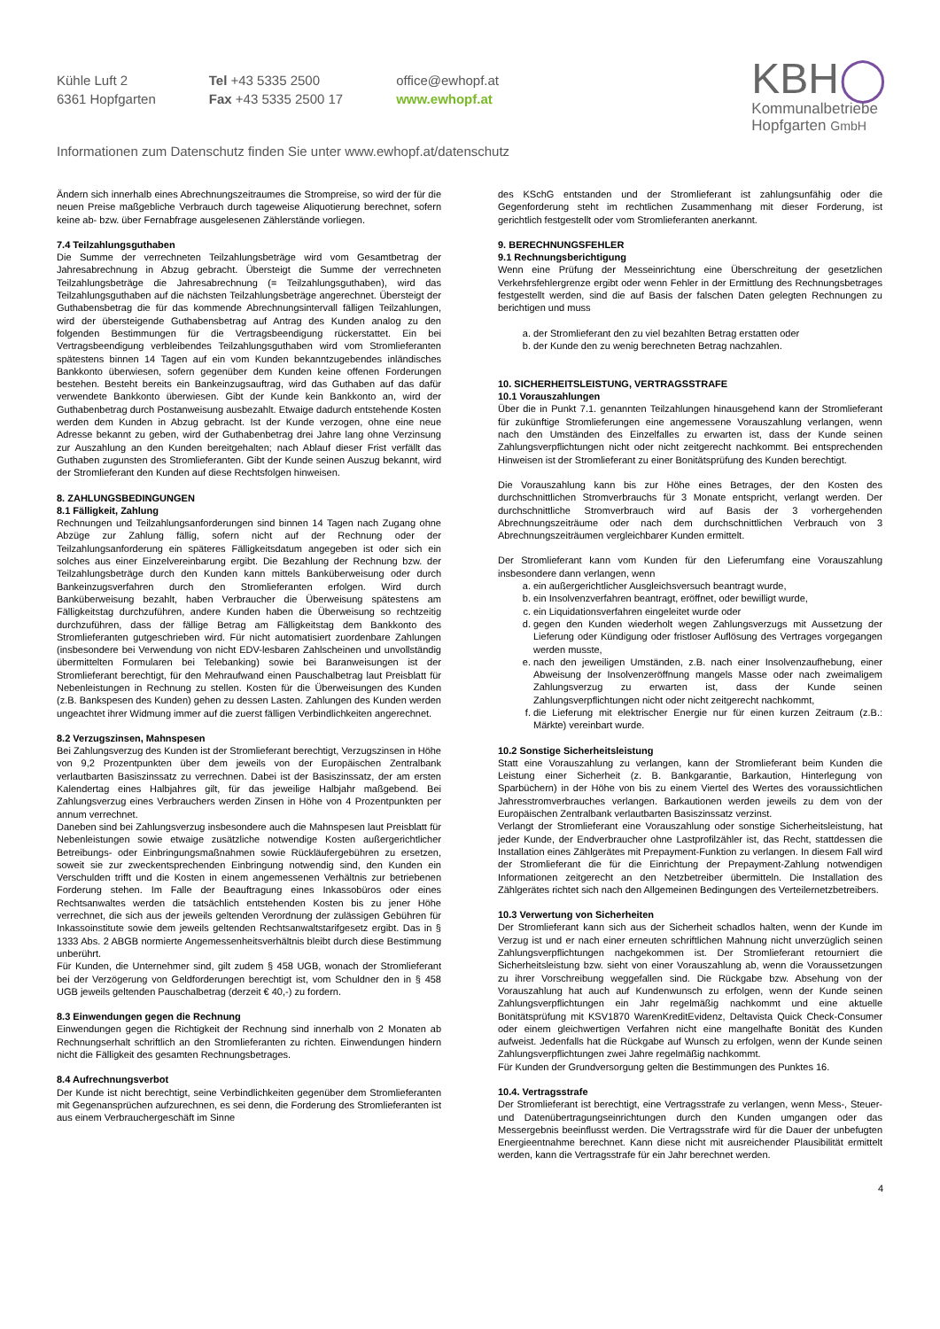Kühle Luft 2
6361 Hopfgarten
Tel +43 5335 2500
Fax +43 5335 2500 17
office@ewhopf.at
www.ewhopf.at
Informationen zum Datenschutz finden Sie unter www.ewhopf.at/datenschutz
KBH◯
Kommunalbetriebe
Hopfgarten GmbH
Ändern sich innerhalb eines Abrechnungszeitraumes die Strompreise, so wird der für die neuen Preise maßgebliche Verbrauch durch tageweise Aliquotierung berechnet, sofern keine ab- bzw. über Fernabfrage ausgelesenen Zählerstände vorliegen.
7.4 Teilzahlungsguthaben
Die Summe der verrechneten Teilzahlungsbeträge wird vom Gesamtbetrag der Jahresabrechnung in Abzug gebracht. Übersteigt die Summe der verrechneten Teilzahlungsbeträge die Jahresabrechnung (= Teilzahlungsguthaben), wird das Teilzahlungsguthaben auf die nächsten Teilzahlungsbeträge angerechnet. Übersteigt der Guthabensbetrag die für das kommende Abrechnungsintervall fälligen Teilzahlungen, wird der übersteigende Guthabensbetrag auf Antrag des Kunden analog zu den folgenden Bestimmungen für die Vertragsbeendigung rückerstattet. Ein bei Vertragsbeendigung verbleibendes Teilzahlungsguthaben wird vom Stromlieferanten spätestens binnen 14 Tagen auf ein vom Kunden bekanntzugebendes inländisches Bankkonto überwiesen, sofern gegenüber dem Kunden keine offenen Forderungen bestehen. Besteht bereits ein Bankeinzugsauftrag, wird das Guthaben auf das dafür verwendete Bankkonto überwiesen. Gibt der Kunde kein Bankkonto an, wird der Guthabenbetrag durch Postanweisung ausbezahlt. Etwaige dadurch entstehende Kosten werden dem Kunden in Abzug gebracht. Ist der Kunde verzogen, ohne eine neue Adresse bekannt zu geben, wird der Guthabenbetrag drei Jahre lang ohne Verzinsung zur Auszahlung an den Kunden bereitgehalten; nach Ablauf dieser Frist verfällt das Guthaben zugunsten des Stromlieferanten. Gibt der Kunde seinen Auszug bekannt, wird der Stromlieferant den Kunden auf diese Rechtsfolgen hinweisen.
8. ZAHLUNGSBEDINGUNGEN
8.1 Fälligkeit, Zahlung
Rechnungen und Teilzahlungsanforderungen sind binnen 14 Tagen nach Zugang ohne Abzüge zur Zahlung fällig, sofern nicht auf der Rechnung oder der Teilzahlungsanforderung ein späteres Fälligkeitsdatum angegeben ist oder sich ein solches aus einer Einzelvereinbarung ergibt. Die Bezahlung der Rechnung bzw. der Teilzahlungsbeträge durch den Kunden kann mittels Banküberweisung oder durch Bankeinzugsverfahren durch den Stromlieferanten erfolgen. Wird durch Banküberweisung bezahlt, haben Verbraucher die Überweisung spätestens am Fälligkeitstag durchzuführen, andere Kunden haben die Überweisung so rechtzeitig durchzuführen, dass der fällige Betrag am Fälligkeitstag dem Bankkonto des Stromlieferanten gutgeschrieben wird. Für nicht automatisiert zuordenbare Zahlungen (insbesondere bei Verwendung von nicht EDV-lesbaren Zahlscheinen und unvollständig übermittelten Formularen bei Telebanking) sowie bei Baranweisungen ist der Stromlieferant berechtigt, für den Mehraufwand einen Pauschalbetrag laut Preisblatt für Nebenleistungen in Rechnung zu stellen. Kosten für die Überweisungen des Kunden (z.B. Bankspesen des Kunden) gehen zu dessen Lasten. Zahlungen des Kunden werden ungeachtet ihrer Widmung immer auf die zuerst fälligen Verbindlichkeiten angerechnet.
8.2 Verzugszinsen, Mahnspesen
Bei Zahlungsverzug des Kunden ist der Stromlieferant berechtigt, Verzugszinsen in Höhe von 9,2 Prozentpunkten über dem jeweils von der Europäischen Zentralbank verlautbarten Basiszinssatz zu verrechnen. Dabei ist der Basiszinssatz, der am ersten Kalendertag eines Halbjahres gilt, für das jeweilige Halbjahr maßgebend. Bei Zahlungsverzug eines Verbrauchers werden Zinsen in Höhe von 4 Prozentpunkten per annum verrechnet.
Daneben sind bei Zahlungsverzug insbesondere auch die Mahnspesen laut Preisblatt für Nebenleistungen sowie etwaige zusätzliche notwendige Kosten außergerichtlicher Betreibungs- oder Einbringungsmaßnahmen sowie Rückläufergebühren zu ersetzen, soweit sie zur zweckentsprechenden Einbringung notwendig sind, den Kunden ein Verschulden trifft und die Kosten in einem angemessenen Verhältnis zur betriebenen Forderung stehen. Im Falle der Beauftragung eines Inkassobüros oder eines Rechtsanwaltes werden die tatsächlich entstehenden Kosten bis zu jener Höhe verrechnet, die sich aus der jeweils geltenden Verordnung der zulässigen Gebühren für Inkassoinstitute sowie dem jeweils geltenden Rechtsanwaltstarifgesetz ergibt. Das in § 1333 Abs. 2 ABGB normierte Angemessenheitsverhältnis bleibt durch diese Bestimmung unberührt.
Für Kunden, die Unternehmer sind, gilt zudem § 458 UGB, wonach der Stromlieferant bei der Verzögerung von Geldforderungen berechtigt ist, vom Schuldner den in § 458 UGB jeweils geltenden Pauschalbetrag (derzeit € 40,-) zu fordern.
8.3 Einwendungen gegen die Rechnung
Einwendungen gegen die Richtigkeit der Rechnung sind innerhalb von 2 Monaten ab Rechnungserhalt schriftlich an den Stromlieferanten zu richten. Einwendungen hindern nicht die Fälligkeit des gesamten Rechnungsbetrages.
8.4 Aufrechnungsverbot
Der Kunde ist nicht berechtigt, seine Verbindlichkeiten gegenüber dem Stromlieferanten mit Gegenansprüchen aufzurechnen, es sei denn, die Forderung des Stromlieferanten ist aus einem Verbrauchergeschäft im Sinne
des KSchG entstanden und der Stromlieferant ist zahlungsunfähig oder die Gegenforderung steht im rechtlichen Zusammenhang mit dieser Forderung, ist gerichtlich festgestellt oder vom Stromlieferanten anerkannt.
9. BERECHNUNGSFEHLER
9.1 Rechnungsberichtigung
Wenn eine Prüfung der Messeinrichtung eine Überschreitung der gesetzlichen Verkehrsfehlergrenze ergibt oder wenn Fehler in der Ermittlung des Rechnungsbetrages festgestellt werden, sind die auf Basis der falschen Daten gelegten Rechnungen zu berichtigen und muss
a. der Stromlieferant den zu viel bezahlten Betrag erstatten oder
b. der Kunde den zu wenig berechneten Betrag nachzahlen.
10. SICHERHEITSLEISTUNG, VERTRAGSSTRAFE
10.1 Vorauszahlungen
Über die in Punkt 7.1. genannten Teilzahlungen hinausgehend kann der Stromlieferant für zukünftige Stromlieferungen eine angemessene Vorauszahlung verlangen, wenn nach den Umständen des Einzelfalles zu erwarten ist, dass der Kunde seinen Zahlungsverpflichtungen nicht oder nicht zeitgerecht nachkommt. Bei entsprechenden Hinweisen ist der Stromlieferant zu einer Bonitätsprüfung des Kunden berechtigt.
Die Vorauszahlung kann bis zur Höhe eines Betrages, der den Kosten des durchschnittlichen Stromverbrauchs für 3 Monate entspricht, verlangt werden. Der durchschnittliche Stromverbrauch wird auf Basis der 3 vorhergehenden Abrechnungszeiträume oder nach dem durchschnittlichen Verbrauch von 3 Abrechnungszeiträumen vergleichbarer Kunden ermittelt.
Der Stromlieferant kann vom Kunden für den Lieferumfang eine Vorauszahlung insbesondere dann verlangen, wenn
a. ein außergerichtlicher Ausgleichsversuch beantragt wurde,
b. ein Insolvenzverfahren beantragt, eröffnet, oder bewilligt wurde,
c. ein Liquidationsverfahren eingeleitet wurde oder
d. gegen den Kunden wiederholt wegen Zahlungsverzugs mit Aussetzung der Lieferung oder Kündigung oder fristloser Auflösung des Vertrages vorgegangen werden musste,
e. nach den jeweiligen Umständen, z.B. nach einer Insolvenzaufhebung, einer Abweisung der Insolvenzeröffnung mangels Masse oder nach zweimaligem Zahlungsverzug zu erwarten ist, dass der Kunde seinen Zahlungsverpflichtungen nicht oder nicht zeitgerecht nachkommt,
f. die Lieferung mit elektrischer Energie nur für einen kurzen Zeitraum (z.B.: Märkte) vereinbart wurde.
10.2 Sonstige Sicherheitsleistung
Statt eine Vorauszahlung zu verlangen, kann der Stromlieferant beim Kunden die Leistung einer Sicherheit (z. B. Bankgarantie, Barkaution, Hinterlegung von Sparbüchern) in der Höhe von bis zu einem Viertel des Wertes des voraussichtlichen Jahresstromverbrauches verlangen. Barkautionen werden jeweils zu dem von der Europäischen Zentralbank verlautbarten Basiszinssatz verzinst.
Verlangt der Stromlieferant eine Vorauszahlung oder sonstige Sicherheitsleistung, hat jeder Kunde, der Endverbraucher ohne Lastprofilzähler ist, das Recht, stattdessen die Installation eines Zählgerätes mit Prepayment-Funktion zu verlangen. In diesem Fall wird der Stromlieferant die für die Einrichtung der Prepayment-Zahlung notwendigen Informationen zeitgerecht an den Netzbetreiber übermitteln. Die Installation des Zählgerätes richtet sich nach den Allgemeinen Bedingungen des Verteilernetzbetreibers.
10.3 Verwertung von Sicherheiten
Der Stromlieferant kann sich aus der Sicherheit schadlos halten, wenn der Kunde im Verzug ist und er nach einer erneuten schriftlichen Mahnung nicht unverzüglich seinen Zahlungsverpflichtungen nachgekommen ist. Der Stromlieferant retourniert die Sicherheitsleistung bzw. sieht von einer Vorauszahlung ab, wenn die Voraussetzungen zu ihrer Vorschreibung weggefallen sind. Die Rückgabe bzw. Absehung von der Vorauszahlung hat auch auf Kundenwunsch zu erfolgen, wenn der Kunde seinen Zahlungsverpflichtungen ein Jahr regelmäßig nachkommt und eine aktuelle Bonitätsprüfung mit KSV1870 WarenKreditEvidenz, Deltavista Quick Check-Consumer oder einem gleichwertigen Verfahren nicht eine mangelhafte Bonität des Kunden aufweist. Jedenfalls hat die Rückgabe auf Wunsch zu erfolgen, wenn der Kunde seinen Zahlungsverpflichtungen zwei Jahre regelmäßig nachkommt.
Für Kunden der Grundversorgung gelten die Bestimmungen des Punktes 16.
10.4. Vertragsstrafe
Der Stromlieferant ist berechtigt, eine Vertragsstrafe zu verlangen, wenn Mess-, Steuer- und Datenübertragungseinrichtungen durch den Kunden umgangen oder das Messergebnis beeinflusst werden. Die Vertragsstrafe wird für die Dauer der unbefugten Energieentnahme berechnet. Kann diese nicht mit ausreichender Plausibilität ermittelt werden, kann die Vertragsstrafe für ein Jahr berechnet werden.
4